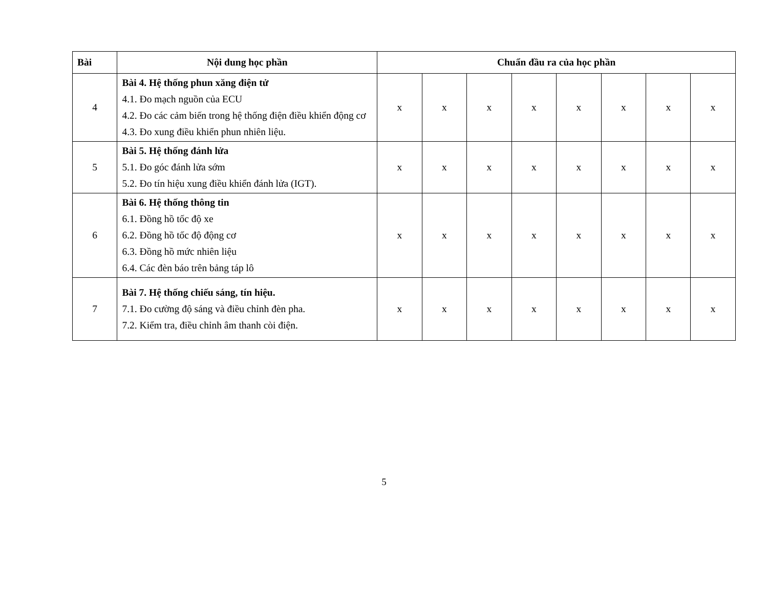| Bài | Nội dung học phần | Chuẩn đầu ra của học phần | | | | | | | |
| --- | --- | --- | --- | --- | --- | --- | --- | --- | --- |
| 4 | Bài 4. Hệ thống phun xăng điện tử 4.1. Đo mạch nguồn của ECU 4.2. Đo các cảm biến trong hệ thống điện điều khiển động cơ 4.3. Đo xung điều khiển phun nhiên liệu. | x | x | x | x | x | x | x | x |
| 5 | Bài 5. Hệ thống đánh lửa 5.1. Đo góc đánh lửa sớm 5.2. Đo tín hiệu xung điều khiển đánh lửa (IGT). | x | x | x | x | x | x | x | x |
| 6 | Bài 6. Hệ thống thông tin 6.1. Đồng hồ tốc độ xe 6.2. Đồng hồ tốc độ động cơ 6.3. Đồng hồ mức nhiên liệu 6.4. Các đèn báo trên bảng táp lô | x | x | x | x | x | x | x | x |
| 7 | Bài 7. Hệ thống chiếu sáng, tín hiệu. 7.1. Đo cường độ sáng và điều chỉnh đèn pha. 7.2. Kiểm tra, điều chỉnh âm thanh còi điện. | x | x | x | x | x | x | x | x |
5